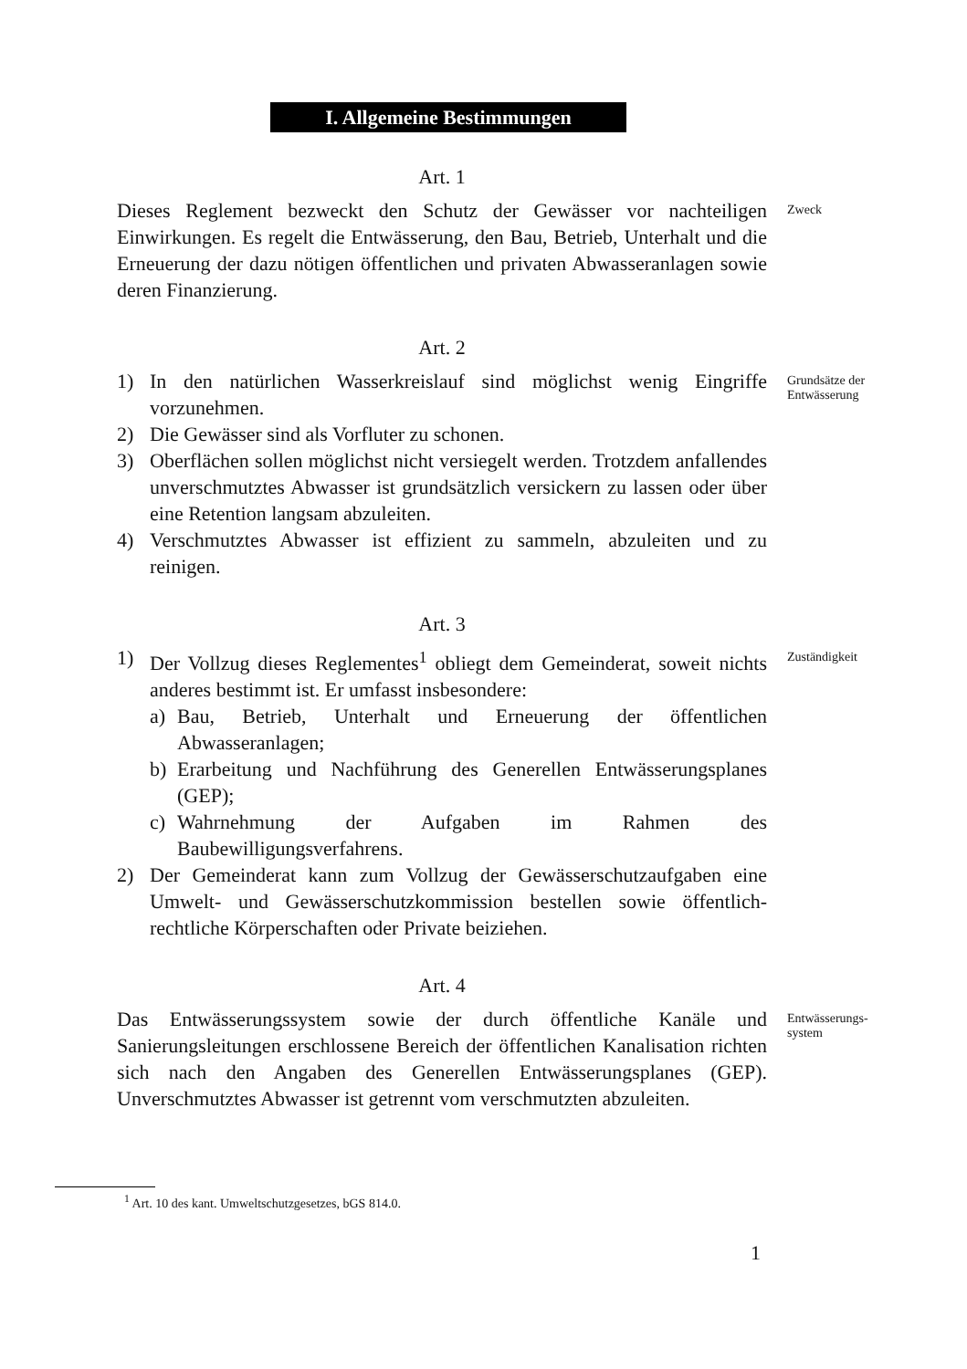I. Allgemeine Bestimmungen
Art. 1
Dieses Reglement bezweckt den Schutz der Gewässer vor nachteiligen Einwirkungen. Es regelt die Entwässerung, den Bau, Betrieb, Unterhalt und die Erneuerung der dazu nötigen öffentlichen und privaten Abwasseranlagen sowie deren Finanzierung.
Zweck
Art. 2
1) In den natürlichen Wasserkreislauf sind möglichst wenig Eingriffe vorzunehmen.
2) Die Gewässer sind als Vorfluter zu schonen.
3) Oberflächen sollen möglichst nicht versiegelt werden. Trotzdem anfallendes unverschmutztes Abwasser ist grundsätzlich versickern zu lassen oder über eine Retention langsam abzuleiten.
4) Verschmutztes Abwasser ist effizient zu sammeln, abzuleiten und zu reinigen.
Grundsätze der Entwässerung
Art. 3
1) Der Vollzug dieses Reglementes<sup>1</sup> obliegt dem Gemeinderat, soweit nichts anderes bestimmt ist. Er umfasst insbesondere:
a) Bau, Betrieb, Unterhalt und Erneuerung der öffentlichen Abwasseranlagen;
b) Erarbeitung und Nachführung des Generellen Entwässerungsplanes (GEP);
c) Wahrnehmung der Aufgaben im Rahmen des Baubewilligungsverfahrens.
2) Der Gemeinderat kann zum Vollzug der Gewässerschutzaufgaben eine Umwelt- und Gewässerschutzkommission bestellen sowie öffentlich-rechtliche Körperschaften oder Private beiziehen.
Zuständigkeit
Art. 4
Das Entwässerungssystem sowie der durch öffentliche Kanäle und Sanierungsleitungen erschlossene Bereich der öffentlichen Kanalisation richten sich nach den Angaben des Generellen Entwässerungsplanes (GEP). Unverschmutztes Abwasser ist getrennt vom verschmutzten abzuleiten.
Entwässerungs-
system
<sup>1</sup> Art. 10 des kant. Umweltschutzgesetzes, bGS 814.0.
1